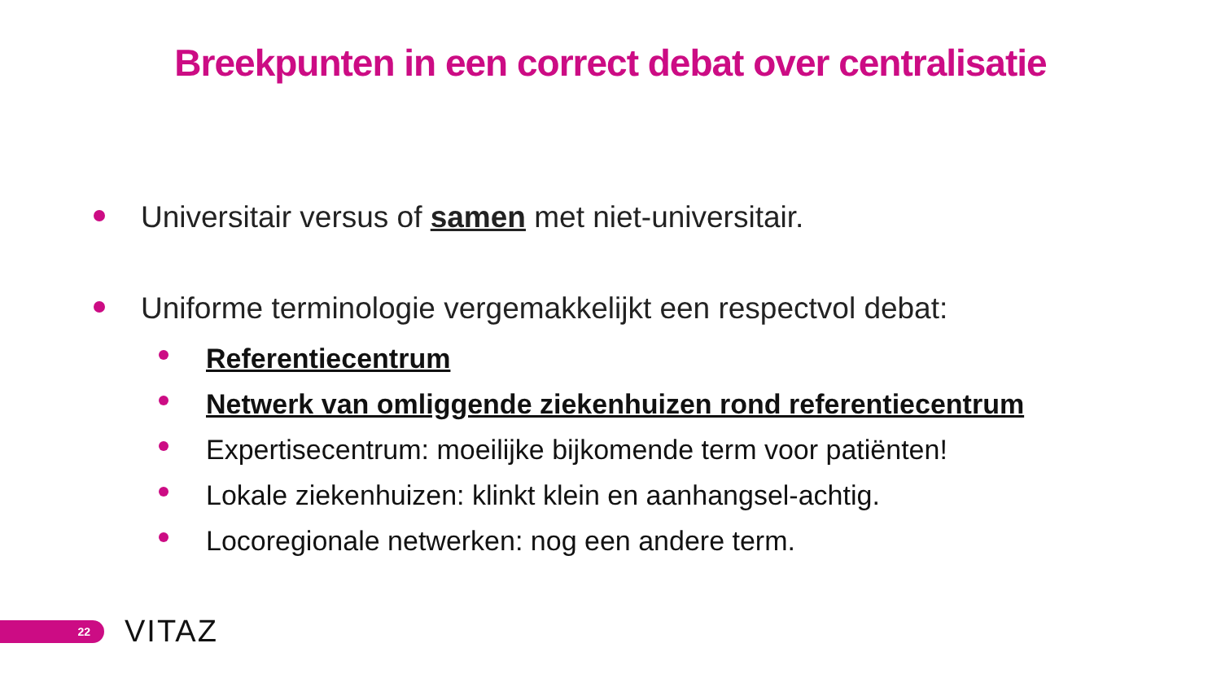Breekpunten in een correct debat over centralisatie
Universitair versus of samen met niet-universitair.
Uniforme terminologie vergemakkelijkt een respectvol debat:
Referentiecentrum
Netwerk van omliggende ziekenhuizen rond referentiecentrum
Expertisecentrum: moeilijke bijkomende term voor patiënten!
Lokale ziekenhuizen: klinkt klein en aanhangsel-achtig.
Locoregionale netwerken: nog een andere term.
22
VITAZ